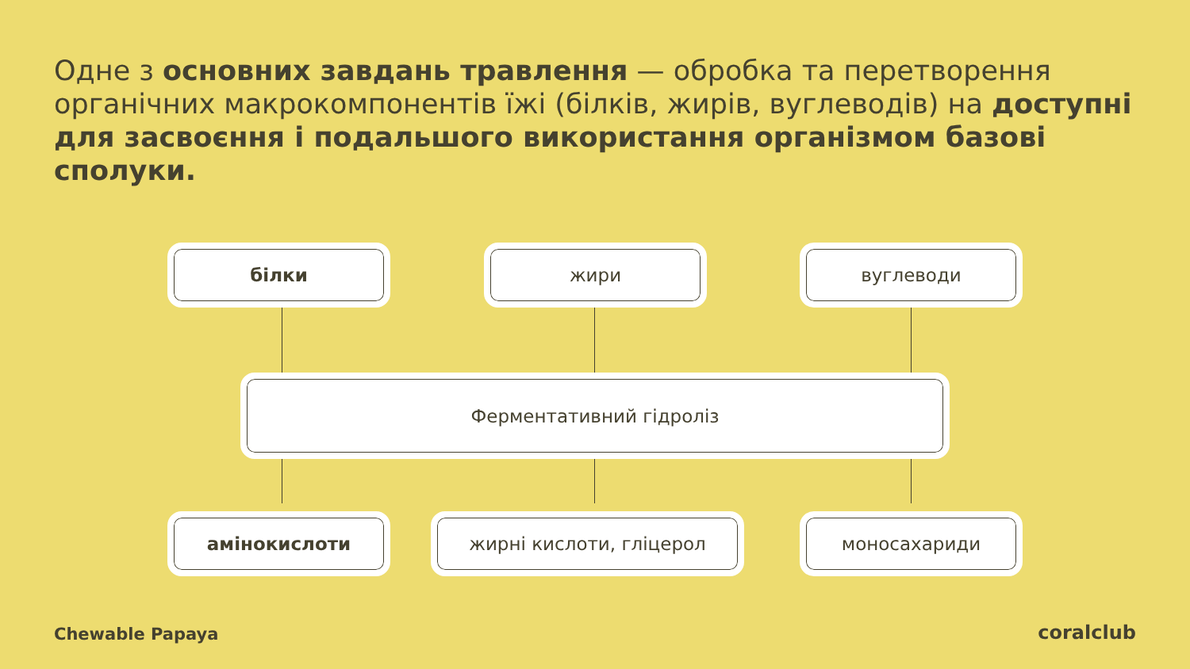Одне з основних завдань травлення — обробка та перетворення органічних макрокомпонентів їжі (білків, жирів, вуглеводів) на доступні для засвоєння і подальшого використання організмом базові сполуки.
білки жири вуглеводи
Ферментативний гідроліз
амінокислоти жирні кислоти, гліцерол моносахариди
Chewable Papaya coralclub